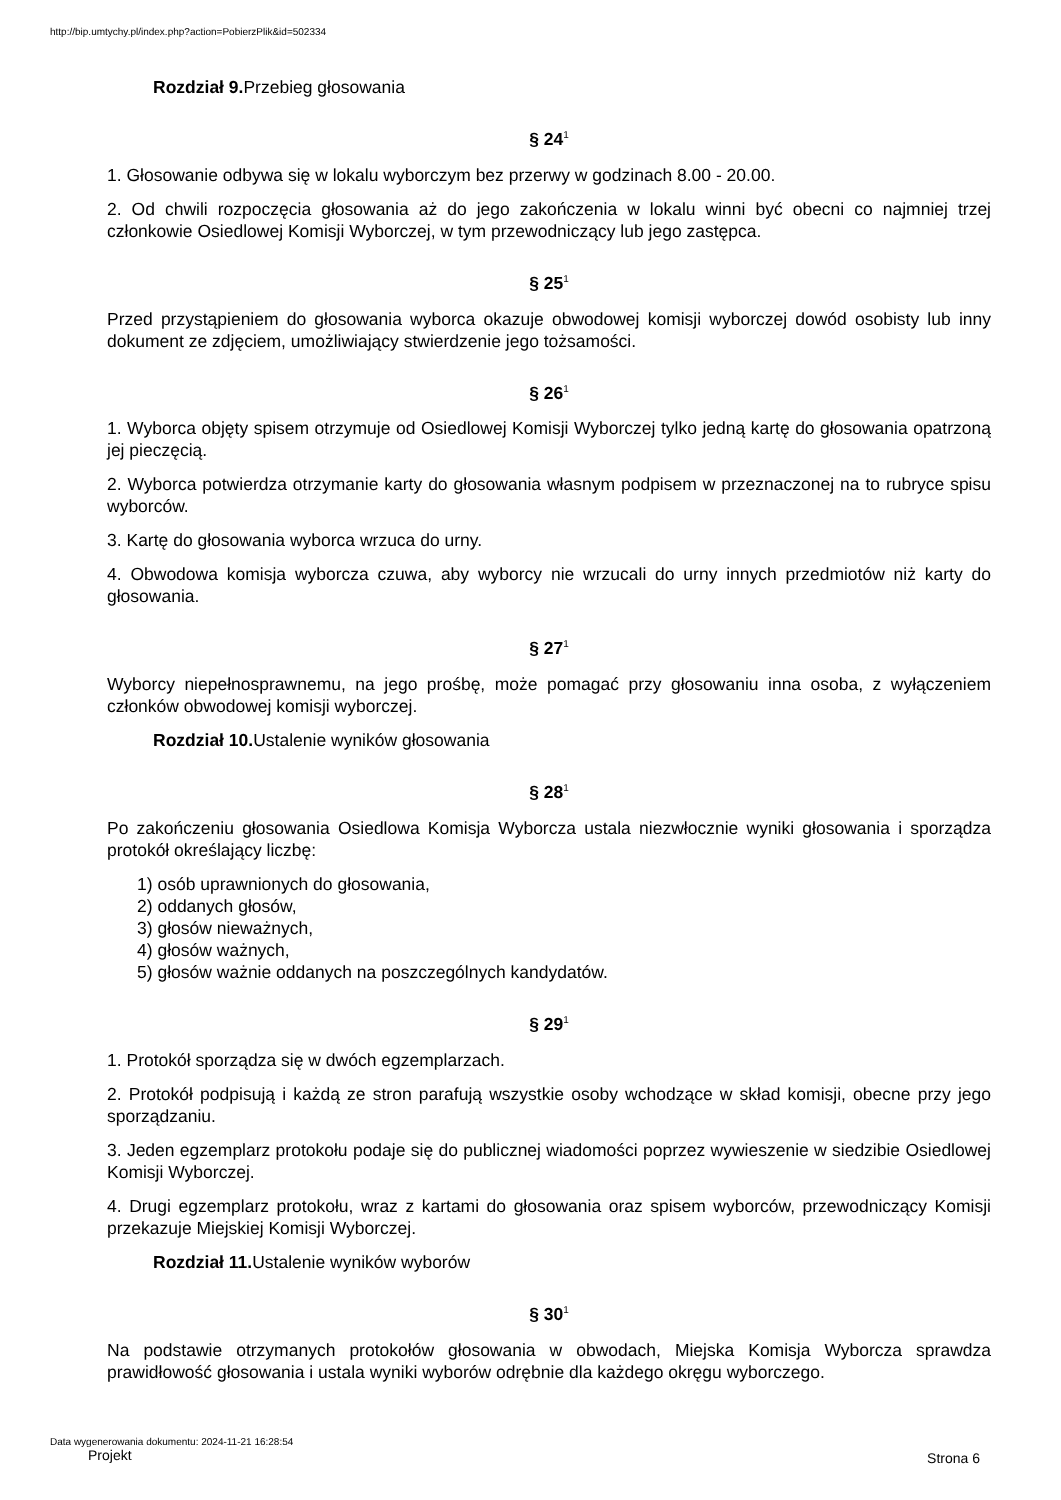http://bip.umtychy.pl/index.php?action=PobierzPlik&id=502334
Rozdział 9. Przebieg głosowania
§ 24<sup>1</sup>
1. Głosowanie odbywa się w lokalu wyborczym bez przerwy w godzinach 8.00 - 20.00.
2. Od chwili rozpoczęcia głosowania aż do jego zakończenia w lokalu winni być obecni co najmniej trzej członkowie Osiedlowej Komisji Wyborczej, w tym przewodniczący lub jego zastępca.
§ 25<sup>1</sup>
Przed przystąpieniem do głosowania wyborca okazuje obwodowej komisji wyborczej dowód osobisty lub inny dokument ze zdjęciem, umożliwiający stwierdzenie jego tożsamości.
§ 26<sup>1</sup>
1. Wyborca objęty spisem otrzymuje od Osiedlowej Komisji Wyborczej tylko jedną kartę do głosowania opatrzoną jej pieczęcią.
2. Wyborca potwierdza otrzymanie karty do głosowania własnym podpisem w przeznaczonej na to rubryce spisu wyborców.
3. Kartę do głosowania wyborca wrzuca do urny.
4. Obwodowa komisja wyborcza czuwa, aby wyborcy nie wrzucali do urny innych przedmiotów niż karty do głosowania.
§ 27<sup>1</sup>
Wyborcy niepełnosprawnemu, na jego prośbę, może pomagać przy głosowaniu inna osoba, z wyłączeniem członków obwodowej komisji wyborczej.
Rozdział 10. Ustalenie wyników głosowania
§ 28<sup>1</sup>
Po zakończeniu głosowania Osiedlowa Komisja Wyborcza ustala niezwłocznie wyniki głosowania i sporządza protokół określający liczbę:
1) osób uprawnionych do głosowania,
2) oddanych głosów,
3) głosów nieważnych,
4) głosów ważnych,
5) głosów ważnie oddanych na poszczególnych kandydatów.
§ 29<sup>1</sup>
1. Protokół sporządza się w dwóch egzemplarzach.
2. Protokół podpisują i każdą ze stron parafują wszystkie osoby wchodzące w skład komisji, obecne przy jego sporządzaniu.
3. Jeden egzemplarz protokołu podaje się do publicznej wiadomości poprzez wywieszenie w siedzibie Osiedlowej Komisji Wyborczej.
4. Drugi egzemplarz protokołu, wraz z kartami do głosowania oraz spisem wyborców, przewodniczący Komisji przekazuje Miejskiej Komisji Wyborczej.
Rozdział 11. Ustalenie wyników wyborów
§ 30<sup>1</sup>
Na podstawie otrzymanych protokołów głosowania w obwodach, Miejska Komisja Wyborcza sprawdza prawidłowość głosowania i ustala wyniki wyborów odrębnie dla każdego okręgu wyborczego.
Data wygenerowania dokumentu: 2024-11-21 16:28:54
Projekt
Strona 6